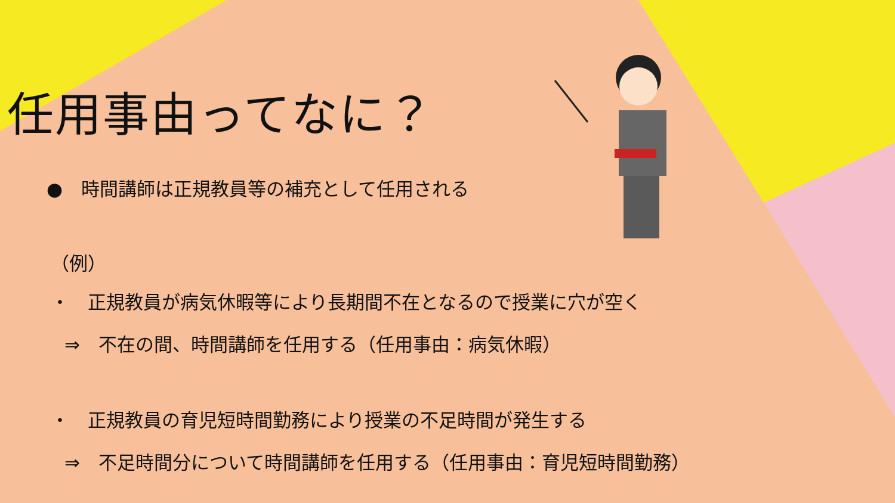任用事由ってなに？
●　時間講師は正規教員等の補充として任用される
（例）
・　正規教員が病気休暇等により長期間不在となるので授業に穴が空く
⇒　不在の間、時間講師を任用する（任用事由：病気休暇）
・　正規教員の育児短時間勤務により授業の不足時間が発生する
⇒　不足時間分について時間講師を任用する（任用事由：育児短時間勤務）